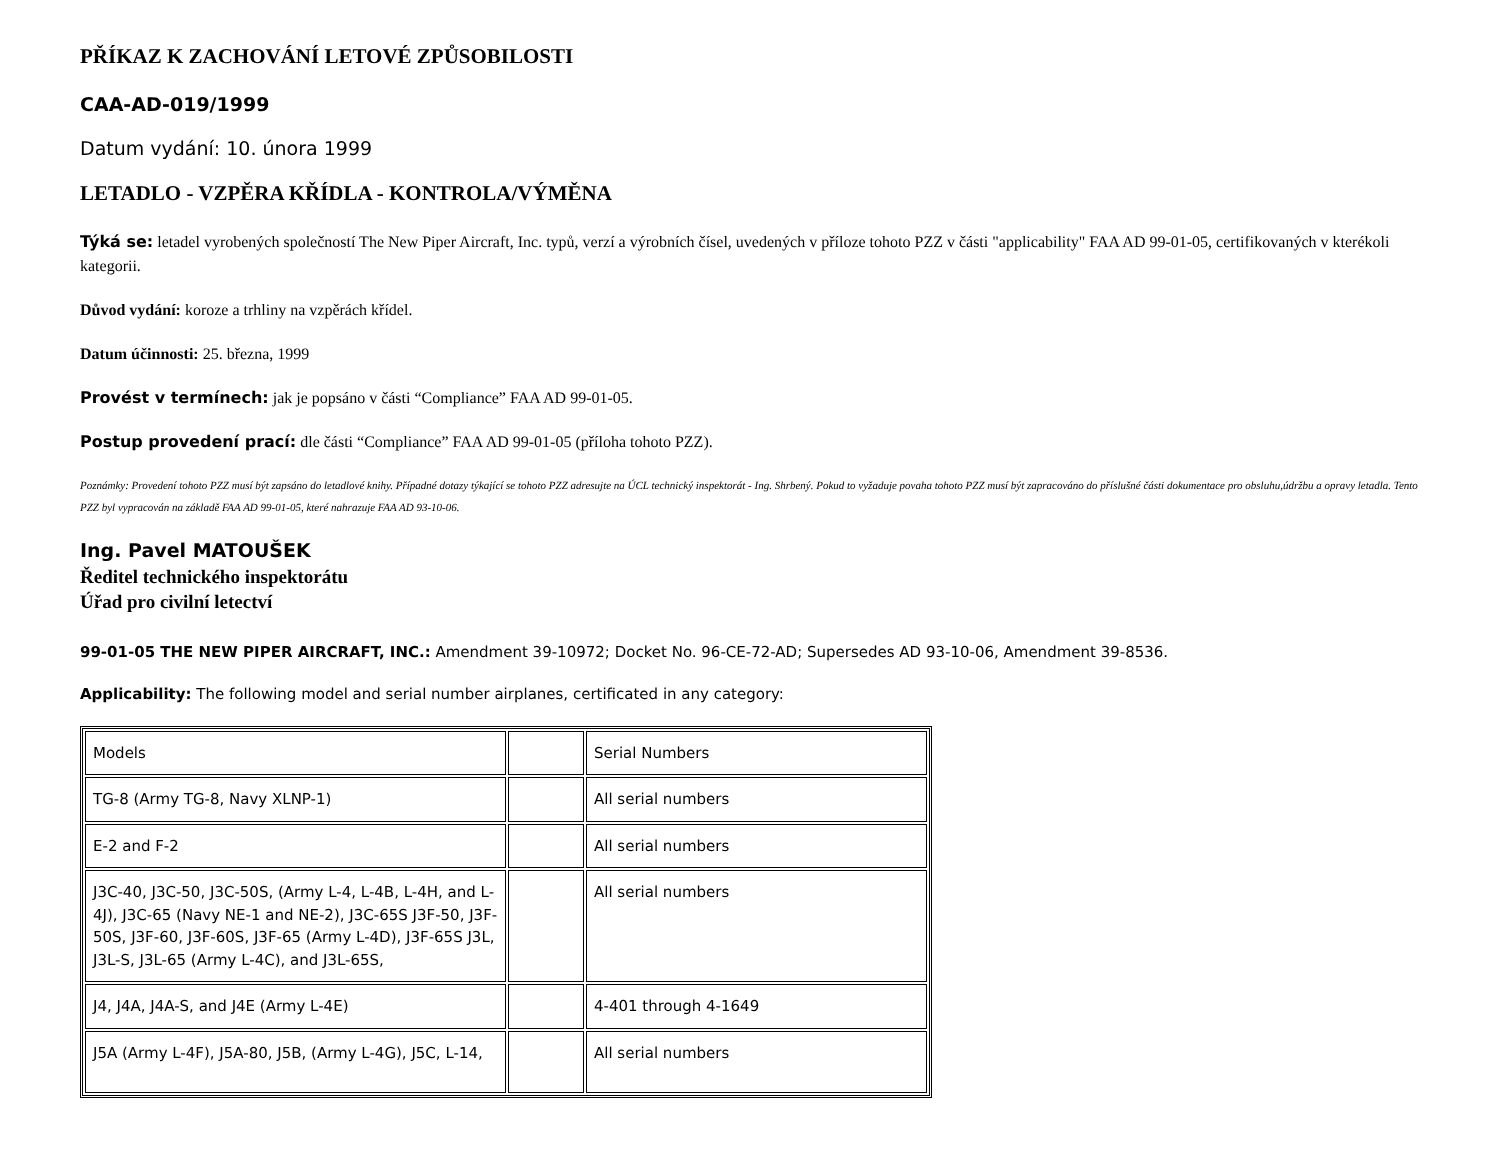PŘÍKAZ K ZACHOVÁNÍ LETOVÉ ZPŮSOBILOSTI
CAA-AD-019/1999
Datum vydání: 10. února 1999
LETADLO - VZPĚRA KŘÍDLA - KONTROLA/VÝMĚNA
Týká se: letadel vyrobených společností The New Piper Aircraft, Inc. typů, verzí a výrobních čísel, uvedených v příloze tohoto PZZ v části "applicability" FAA AD 99-01-05, certifikovaných v kterékoli kategorii.
Důvod vydání: koroze a trhliny na vzpěrách křídel.
Datum účinnosti: 25. března, 1999
Provést v termínech: jak je popsáno v části “Compliance” FAA AD 99-01-05.
Postup provedení prací: dle části “Compliance” FAA AD 99-01-05 (příloha tohoto PZZ).
Poznámky: Provedení tohoto PZZ musí být zapsáno do letadlové knihy. Případné dotazy týkající se tohoto PZZ adresujte na ÚCL technický inspektorát - Ing. Shrbený. Pokud to vyžaduje povaha tohoto PZZ musí být zapracováno do příslušné části dokumentace pro obsluhu,údržbu a opravy letadla. Tento PZZ byl vypracován na základě FAA AD 99-01-05, které nahrazuje FAA AD 93-10-06.
Ing. Pavel MATOUŠEK
Ředitel technického inspektorátu
Úřad pro civilní letectví
99-01-05 THE NEW PIPER AIRCRAFT, INC.: Amendment 39-10972; Docket No. 96-CE-72-AD; Supersedes AD 93-10-06, Amendment 39-8536.
Applicability: The following model and serial number airplanes, certificated in any category:
| Models | | Serial Numbers |
| TG-8 (Army TG-8, Navy XLNP-1) | | All serial numbers |
| E-2 and F-2 | | All serial numbers |
| J3C-40, J3C-50, J3C-50S, (Army L-4, L-4B, L-4H, and L-4J), J3C-65 (Navy NE-1 and NE-2), J3C-65S J3F-50, J3F-50S, J3F-60, J3F-60S, J3F-65 (Army L-4D), J3F-65S J3L, J3L-S, J3L-65 (Army L-4C), and J3L-65S, | | All serial numbers |
| J4, J4A, J4A-S, and J4E (Army L-4E) | | 4-401 through 4-1649 |
| J5A (Army L-4F), J5A-80, J5B, (Army L-4G), J5C, L-14, | | All serial numbers |